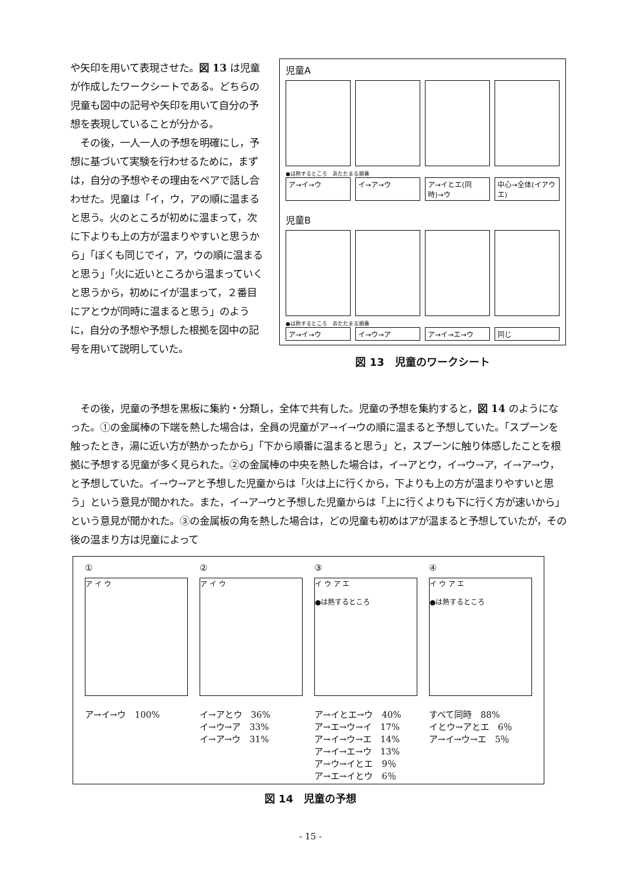や矢印を用いて表現させた。図 13 は児童が作成したワークシートである。どちらの児童も図中の記号や矢印を用いて自分の予想を表現していることが分かる。
　その後，一人一人の予想を明確にし，予想に基づいて実験を行わせるために，まずは，自分の予想やその理由をペアで話し合わせた。児童は「イ，ウ，アの順に温まると思う。火のところが初めに温まって，次に下よりも上の方が温まりやすいと思うから」「ぼくも同じでイ，ア，ウの順に温まると思う」「火に近いところから温まっていくと思うから，初めにイが温まって，２番目にアとウが同時に温まると思う」のように，自分の予想や予想した根拠を図中の記号を用いて説明していた。
児童A
●は熱するところ　あたたまる順番
ア→イ→ウ イ→ア→ウ ア→イとエ(同時)→ウ 中心→全体(イアウエ)
児童B
●は熱するところ　あたたまる順番
ア→イ→ウ イ→ウ→ア ア→イ→エ→ウ 同じ
図 13　児童のワークシート
　その後，児童の予想を黒板に集約・分類し，全体で共有した。児童の予想を集約すると，図 14 のようになった。①の金属棒の下端を熱した場合は，全員の児童がア→イ→ウの順に温まると予想していた。「スプーンを触ったとき，湯に近い方が熱かったから」「下から順番に温まると思う」と，スプーンに触り体感したことを根拠に予想する児童が多く見られた。②の金属棒の中央を熱した場合は，イ→アとウ，イ→ウ→ア，イ→ア→ウ，と予想していた。イ→ウ→アと予想した児童からは「火は上に行くから，下よりも上の方が温まりやすいと思う」という意見が聞かれた。また，イ→ア→ウと予想した児童からは「上に行くよりも下に行く方が速いから」という意見が聞かれた。③の金属板の角を熱した場合は，どの児童も初めはアが温まると予想していたが，その後の温まり方は児童によって
①
ア イ ウ
ア→イ→ウ　100%
②
ア イ ウ
イ→アとウ　36%
イ→ウ→ア　33%
イ→ア→ウ　31%
③
イ ウ ア エ
●は熱するところ
ア→イとエ→ウ　40%
ア→エ→ウ→イ　17%
ア→イ→ウ→エ　14%
ア→イ→エ→ウ　13%
ア→ウ→イとエ　9％
ア→エ→イとウ　6％
④
イ ウ ア エ
●は熱するところ
すべて同時　88%
イとウ→アとエ　6％
ア→イ→ウ→エ　5％
図 14　児童の予想
- 15 -